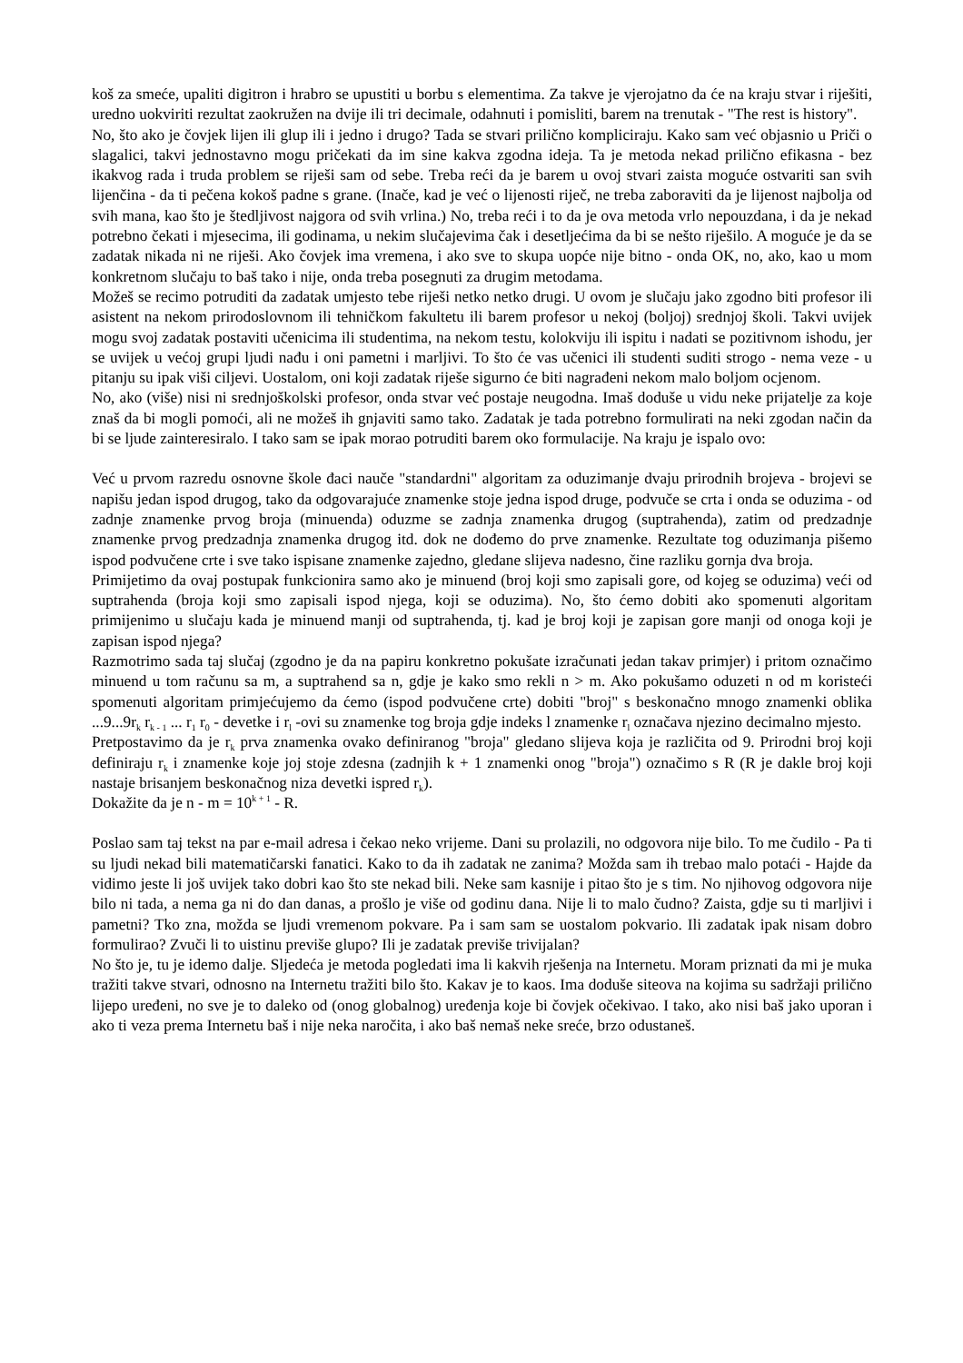koš za smeće, upaliti digitron i hrabro se upustiti u borbu s elementima. Za takve je vjerojatno da će na kraju stvar i riješiti, uredno uokviriti rezultat zaokružen na dvije ili tri decimale, odahnuti i pomisliti, barem na trenutak - "The rest is history".
No, što ako je čovjek lijen ili glup ili i jedno i drugo? Tada se stvari prilično kompliciraju. Kako sam već objasnio u Priči o slagalici, takvi jednostavno mogu pričekati da im sine kakva zgodna ideja. Ta je metoda nekad prilično efikasna - bez ikakvog rada i truda problem se riješi sam od sebe. Treba reći da je barem u ovoj stvari zaista moguće ostvariti san svih lijenčina - da ti pečena kokoš padne s grane. (Inače, kad je već o lijenosti riječ, ne treba zaboraviti da je lijenost najbolja od svih mana, kao što je štedljivost najgora od svih vrlina.) No, treba reći i to da je ova metoda vrlo nepouzdana, i da je nekad potrebno čekati i mjesecima, ili godinama, u nekim slučajevima čak i desetljećima da bi se nešto riješilo. A moguće je da se zadatak nikada ni ne riješi. Ako čovjek ima vremena, i ako sve to skupa uopće nije bitno - onda OK, no, ako, kao u mom konkretnom slučaju to baš tako i nije, onda treba posegnuti za drugim metodama.
Možeš se recimo potruditi da zadatak umjesto tebe riješi netko netko drugi. U ovom je slučaju jako zgodno biti profesor ili asistent na nekom prirodoslovnom ili tehničkom fakultetu ili barem profesor u nekoj (boljoj) srednjoj školi. Takvi uvijek mogu svoj zadatak postaviti učenicima ili studentima, na nekom testu, kolokviju ili ispitu i nadati se pozitivnom ishodu, jer se uvijek u većoj grupi ljudi nađu i oni pametni i marljivi. To što će vas učenici ili studenti suditi strogo - nema veze - u pitanju su ipak viši ciljevi. Uostalom, oni koji zadatak riješe sigurno će biti nagrađeni nekom malo boljom ocjenom.
No, ako (više) nisi ni srednjoškolski profesor, onda stvar već postaje neugodna. Imaš doduše u vidu neke prijatelje za koje znaš da bi mogli pomoći, ali ne možeš ih gnjaviti samo tako. Zadatak je tada potrebno formulirati na neki zgodan način da bi se ljude zainteresiralo. I tako sam se ipak morao potruditi barem oko formulacije. Na kraju je ispalo ovo:
Već u prvom razredu osnovne škole đaci nauče "standardni" algoritam za oduzimanje dvaju prirodnih brojeva - brojevi se napišu jedan ispod drugog, tako da odgovarajuće znamenke stoje jedna ispod druge, podvuče se crta i onda se oduzima - od zadnje znamenke prvog broja (minuenda) oduzme se zadnja znamenka drugog (suptrahenda), zatim od predzadnje znamenke prvog predzadnja znamenka drugog itd. dok ne dođemo do prve znamenke. Rezultate tog oduzimanja pišemo ispod podvučene crte i sve tako ispisane znamenke zajedno, gledane slijeva nadesno, čine razliku gornja dva broja.
Primijetimo da ovaj postupak funkcionira samo ako je minuend (broj koji smo zapisali gore, od kojeg se oduzima) veći od suptrahenda (broja koji smo zapisali ispod njega, koji se oduzima). No, što ćemo dobiti ako spomenuti algoritam primijenimo u slučaju kada je minuend manji od suptrahenda, tj. kad je broj koji je zapisan gore manji od onoga koji je zapisan ispod njega?
Razmotrimo sada taj slučaj (zgodno je da na papiru konkretno pokušate izračunati jedan takav primjer) i pritom označimo minuend u tom računu sa m, a suptrahend sa n, gdje je kako smo rekli n > m. Ako pokušamo oduzeti n od m koristeći spomenuti algoritam primjećujemo da ćemo (ispod podvučene crte) dobiti "broj" s beskonačno mnogo znamenki oblika ...9...9r<sub>k</sub> r<sub>k - 1</sub> ... r<sub>1</sub> r<sub>0</sub> - devetke i r<sub>l</sub> -ovi su znamenke tog broja gdje indeks l znamenke r<sub>l</sub> označava njezino decimalno mjesto.
Pretpostavimo da je r<sub>k</sub> prva znamenka ovako definiranog "broja" gledano slijeva koja je različita od 9. Prirodni broj koji definiraju r<sub>k</sub> i znamenke koje joj stoje zdesna (zadnjih k + 1 znamenki onog "broja") označimo s R (R je dakle broj koji nastaje brisanjem beskonačnog niza devetki ispred r<sub>k</sub>).
Dokažite da je n - m = 10<sup>k + 1</sup> - R.
Poslao sam taj tekst na par e-mail adresa i čekao neko vrijeme. Dani su prolazili, no odgovora nije bilo. To me čudilo - Pa ti su ljudi nekad bili matematičarski fanatici. Kako to da ih zadatak ne zanima? Možda sam ih trebao malo potaći - Hajde da vidimo jeste li još uvijek tako dobri kao što ste nekad bili. Neke sam kasnije i pitao što je s tim. No njihovog odgovora nije bilo ni tada, a nema ga ni do dan danas, a prošlo je više od godinu dana. Nije li to malo čudno? Zaista, gdje su ti marljivi i pametni? Tko zna, možda se ljudi vremenom pokvare. Pa i sam sam se uostalom pokvario. Ili zadatak ipak nisam dobro formulirao? Zvuči li to uistinu previše glupo? Ili je zadatak previše trivijalan?
No što je, tu je idemo dalje. Sljedeća je metoda pogledati ima li kakvih rješenja na Internetu. Moram priznati da mi je muka tražiti takve stvari, odnosno na Internetu tražiti bilo što. Kakav je to kaos. Ima doduše siteova na kojima su sadržaji prilično lijepo uređeni, no sve je to daleko od (onog globalnog) uređenja koje bi čovjek očekivao. I tako, ako nisi baš jako uporan i ako ti veza prema Internetu baš i nije neka naročita, i ako baš nemaš neke sreće, brzo odustaneš.